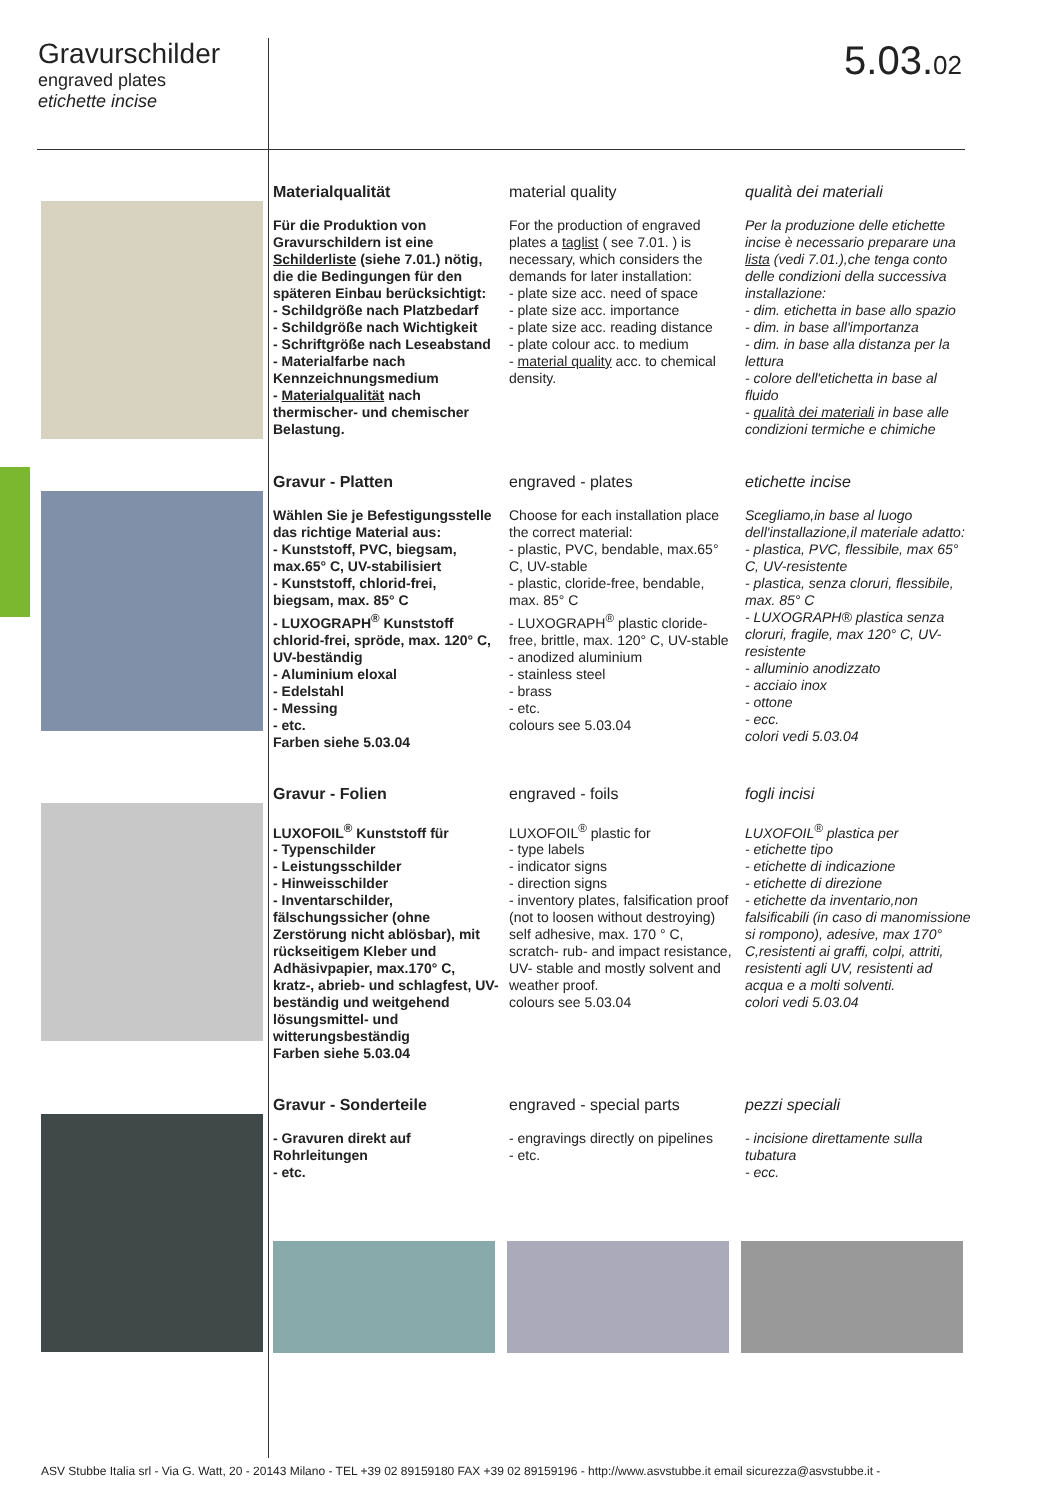Gravurschilder
engraved plates
etichette incise
5.03.02
Materialqualität
Für die Produktion von Gravurschildern ist eine Schilderliste (siehe 7.01.) nötig, die die Bedingungen für den späteren Einbau berücksichtigt:
- Schildgröße nach Platzbedarf
- Schildgröße nach Wichtigkeit
- Schriftgröße nach Leseabstand
- Materialfarbe nach Kennzeichnungsmedium
- Materialqualität nach thermischer- und chemischer Belastung.
material quality
For the production of engraved plates a taglist ( see 7.01. ) is necessary, which considers the demands for later installation:
- plate size acc. need of space
- plate size acc. importance
- plate size acc. reading distance
- plate colour acc. to medium
- material quality acc. to chemical density.
qualità dei materiali
Per la produzione delle etichette incise è necessario preparare una lista (vedi 7.01.),che tenga conto delle condizioni della successiva installazione:
- dim. etichetta in base allo spazio
- dim. in base all'importanza
- dim. in base alla distanza per la lettura
- colore dell'etichetta in base al fluido
- qualità dei materiali in base alle condizioni termiche e chimiche
Gravur - Platten
Wählen Sie je Befestigungsstelle das richtige Material aus:
- Kunststoff, PVC, biegsam, max.65° C, UV-stabilisiert
- Kunststoff, chlorid-frei, biegsam, max. 85° C
- LUXOGRAPH<sup>®</sup> Kunststoff chlorid-frei, spröde, max. 120° C, UV-beständig
- Aluminium eloxal
- Edelstahl
- Messing
- etc.
Farben siehe 5.03.04
engraved - plates
Choose for each installation place the correct material:
- plastic, PVC, bendable, max.65° C, UV-stable
- plastic, cloride-free, bendable, max. 85° C
- LUXOGRAPH<sup>®</sup> plastic cloride-free, brittle, max. 120° C, UV-stable
- anodized aluminium
- stainless steel
- brass
- etc.
colours see 5.03.04
etichette incise
Scegliamo,in base al luogo dell'installazione,il materiale adatto:
- plastica, PVC, flessibile, max 65° C, UV-resistente
- plastica, senza cloruri, flessibile, max. 85° C
- LUXOGRAPH® plastica senza cloruri, fragile, max 120° C, UV-resistente
- alluminio anodizzato
- acciaio inox
- ottone
- ecc.
colori vedi 5.03.04
Gravur - Folien
LUXOFOIL<sup>®</sup> Kunststoff für
- Typenschilder
- Leistungsschilder
- Hinweisschilder
- Inventarschilder, fälschungssicher (ohne Zerstörung nicht ablösbar), mit rückseitigem Kleber und Adhäsivpapier, max.170° C, kratz-, abrieb- und schlagfest, UV-beständig und weitgehend lösungsmittel- und witterungsbeständig
Farben siehe 5.03.04
engraved - foils
LUXOFOIL<sup>®</sup> plastic for
- type labels
- indicator signs
- direction signs
- inventory plates, falsification proof (not to loosen without destroying) self adhesive, max. 170 ° C, scratch- rub- and impact resistance, UV- stable and mostly solvent and weather proof.
colours see 5.03.04
fogli incisi
LUXOFOIL<sup>®</sup> plastica per
- etichette tipo
- etichette di indicazione
- etichette di direzione
- etichette da inventario,non falsificabili (in caso di manomissione si rompono), adesive, max 170° C,resistenti ai graffi, colpi, attriti, resistenti agli UV, resistenti ad acqua e a molti solventi.
colori vedi 5.03.04
Gravur - Sonderteile
- Gravuren direkt auf Rohrleitungen
- etc.
engraved - special parts
- engravings directly on pipelines
- etc.
pezzi speciali
- incisione direttamente sulla tubatura
- ecc.
ASV Stubbe Italia srl - Via G. Watt, 20 - 20143 Milano - TEL +39 02 89159180 FAX +39 02 89159196 - http://www.asvstubbe.it email sicurezza@asvstubbe.it -